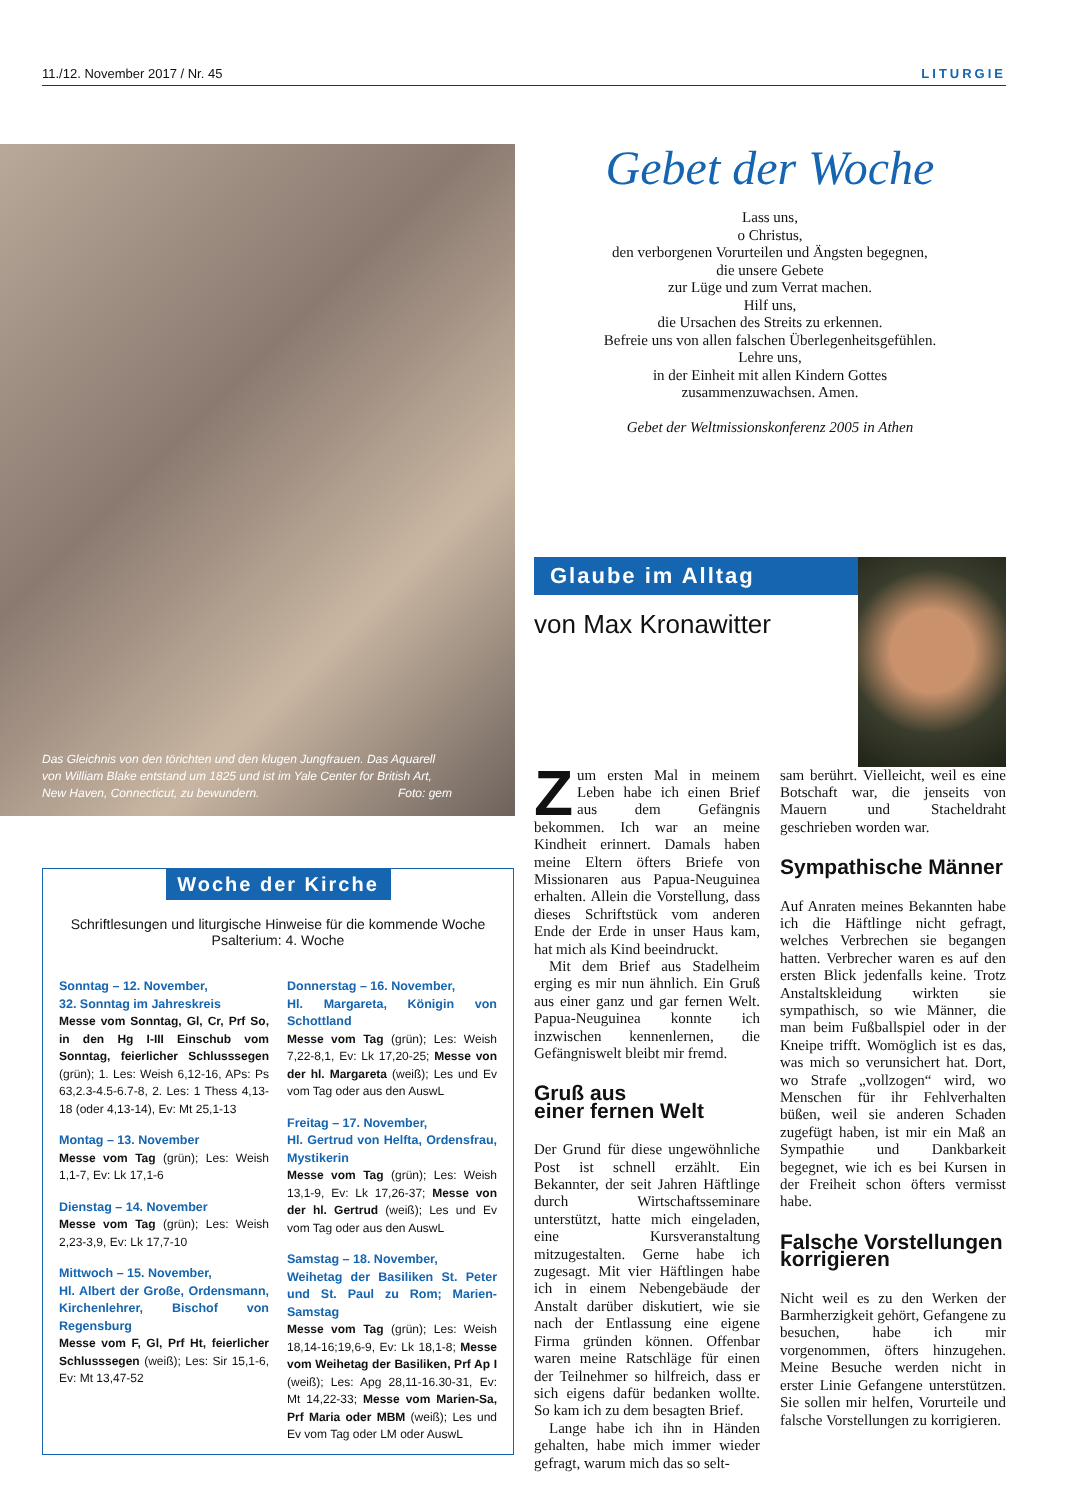11./12. November 2017 / Nr. 45 LITURGIE
Das Gleichnis von den törichten und den klugen Jungfrauen. Das Aquarell von William Blake entstand um 1825 und ist im Yale Center for British Art, New Haven, Connecticut, zu bewundern. Foto: gem
Woche der Kirche
Schriftlesungen und liturgische Hinweise für die kommende Woche
Psalterium: 4. Woche
Sonntag – 12. November,
32. Sonntag im Jahreskreis
Messe vom Sonntag, Gl, Cr, Prf So, in den Hg I-III Einschub vom Sonntag, feierlicher Schlusssegen (grün); 1. Les: Weish 6,12-16, APs: Ps 63,2.3-4.5-6.7-8, 2. Les: 1 Thess 4,13-18 (oder 4,13-14), Ev: Mt 25,1-13
Montag – 13. November
Messe vom Tag (grün); Les: Weish 1,1-7, Ev: Lk 17,1-6
Dienstag – 14. November
Messe vom Tag (grün); Les: Weish 2,23-3,9, Ev: Lk 17,7-10
Mittwoch – 15. November,
Hl. Albert der Große, Ordensmann, Kirchenlehrer, Bischof von Regensburg
Messe vom F, Gl, Prf Ht, feierlicher Schlusssegen (weiß); Les: Sir 15,1-6, Ev: Mt 13,47-52
Donnerstag – 16. November,
Hl. Margareta, Königin von Schottland
Messe vom Tag (grün); Les: Weish 7,22-8,1, Ev: Lk 17,20-25; Messe von der hl. Margareta (weiß); Les und Ev vom Tag oder aus den AuswL
Freitag – 17. November,
Hl. Gertrud von Helfta, Ordensfrau, Mystikerin
Messe vom Tag (grün); Les: Weish 13,1-9, Ev: Lk 17,26-37; Messe von der hl. Gertrud (weiß); Les und Ev vom Tag oder aus den AuswL
Samstag – 18. November,
Weihetag der Basiliken St. Peter und St. Paul zu Rom; Marien-Samstag
Messe vom Tag (grün); Les: Weish 18,14-16;19,6-9, Ev: Lk 18,1-8; Messe vom Weihetag der Basiliken, Prf Ap I (weiß); Les: Apg 28,11-16.30-31, Ev: Mt 14,22-33; Messe vom Marien-Sa, Prf Maria oder MBM (weiß); Les und Ev vom Tag oder LM oder AuswL
Gebet der Woche
Lass uns,
o Christus,
den verborgenen Vorurteilen und Ängsten begegnen,
die unsere Gebete
zur Lüge und zum Verrat machen.
Hilf uns,
die Ursachen des Streits zu erkennen.
Befreie uns von allen falschen Überlegenheitsgefühlen.
Lehre uns,
in der Einheit mit allen Kindern Gottes
zusammenzuwachsen. Amen.
Gebet der Weltmissionskonferenz 2005 in Athen
Glaube im Alltag
von Max Kronawitter
Zum ersten Mal in meinem Leben habe ich einen Brief aus dem Gefängnis bekommen. Ich war an meine Kindheit erinnert. Damals haben meine Eltern öfters Briefe von Missionaren aus Papua-Neuguinea erhalten. Allein die Vorstellung, dass dieses Schriftstück vom anderen Ende der Erde in unser Haus kam, hat mich als Kind beeindruckt.
 Mit dem Brief aus Stadelheim erging es mir nun ähnlich. Ein Gruß aus einer ganz und gar fernen Welt. Papua-Neuguinea konnte ich inzwischen kennenlernen, die Gefängniswelt bleibt mir fremd.
Gruß aus
einer fernen Welt
Der Grund für diese ungewöhnliche Post ist schnell erzählt. Ein Bekannter, der seit Jahren Häftlinge durch Wirtschaftsseminare unterstützt, hatte mich eingeladen, eine Kursveranstaltung mitzugestalten. Gerne habe ich zugesagt. Mit vier Häftlingen habe ich in einem Nebengebäude der Anstalt darüber diskutiert, wie sie nach der Entlassung eine eigene Firma gründen können. Offenbar waren meine Ratschläge für einen der Teilnehmer so hilfreich, dass er sich eigens dafür bedanken wollte. So kam ich zu dem besagten Brief.
 Lange habe ich ihn in Händen gehalten, habe mich immer wieder gefragt, warum mich das so selt-
sam berührt. Vielleicht, weil es eine Botschaft war, die jenseits von Mauern und Stacheldraht geschrieben worden war.
Sympathische Männer
Auf Anraten meines Bekannten habe ich die Häftlinge nicht gefragt, welches Verbrechen sie begangen hatten. Verbrecher waren es auf den ersten Blick jedenfalls keine. Trotz Anstaltskleidung wirkten sie sympathisch, so wie Männer, die man beim Fußballspiel oder in der Kneipe trifft. Womöglich ist es das, was mich so verunsichert hat. Dort, wo Strafe „vollzogen“ wird, wo Menschen für ihr Fehlverhalten büßen, weil sie anderen Schaden zugefügt haben, ist mir ein Maß an Sympathie und Dankbarkeit begegnet, wie ich es bei Kursen in der Freiheit schon öfters vermisst habe.
Falsche Vorstellungen korrigieren
Nicht weil es zu den Werken der Barmherzigkeit gehört, Gefangene zu besuchen, habe ich mir vorgenommen, öfters hinzugehen. Meine Besuche werden nicht in erster Linie Gefangene unterstützen. Sie sollen mir helfen, Vorurteile und falsche Vorstellungen zu korrigieren.